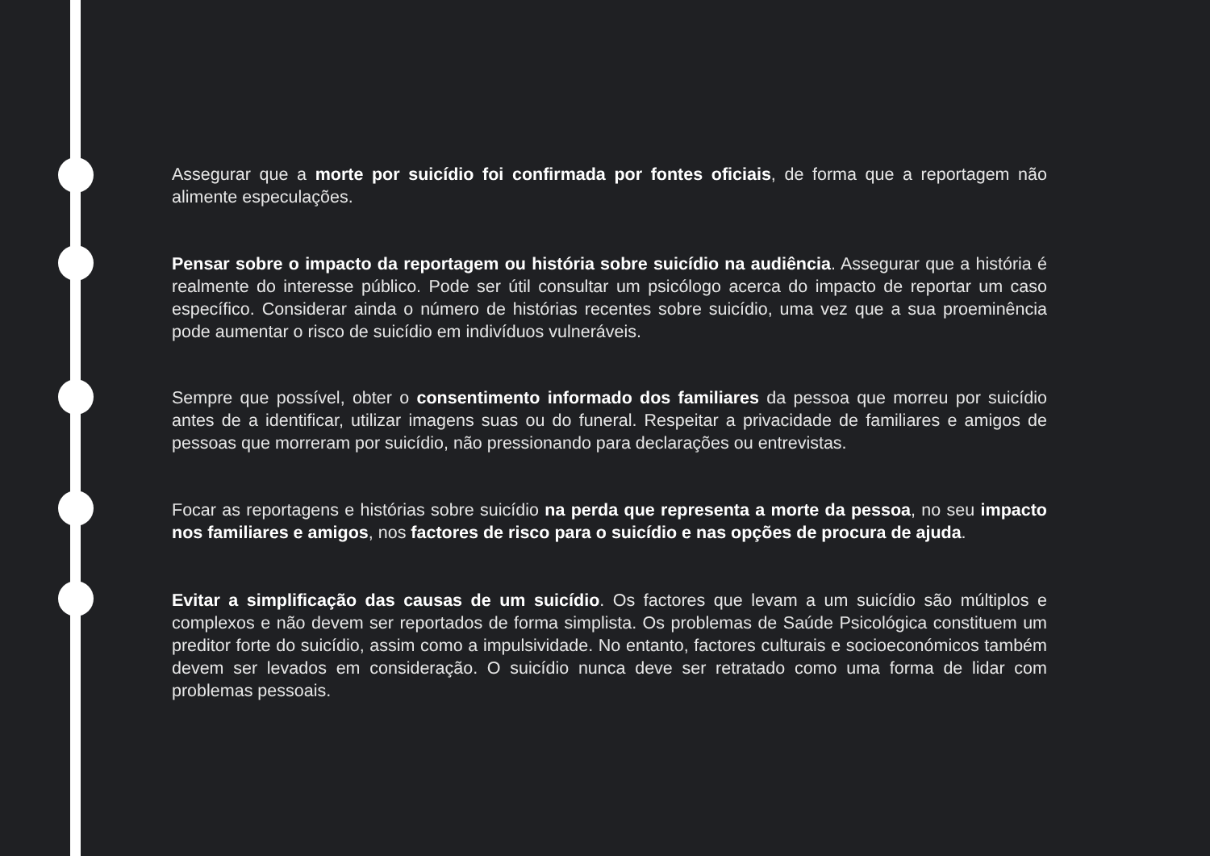Assegurar que a morte por suicídio foi confirmada por fontes oficiais, de forma que a reportagem não alimente especulações.
Pensar sobre o impacto da reportagem ou história sobre suicídio na audiência. Assegurar que a história é realmente do interesse público. Pode ser útil consultar um psicólogo acerca do impacto de reportar um caso específico. Considerar ainda o número de histórias recentes sobre suicídio, uma vez que a sua proeminência pode aumentar o risco de suicídio em indivíduos vulneráveis.
Sempre que possível, obter o consentimento informado dos familiares da pessoa que morreu por suicídio antes de a identificar, utilizar imagens suas ou do funeral. Respeitar a privacidade de familiares e amigos de pessoas que morreram por suicídio, não pressionando para declarações ou entrevistas.
Focar as reportagens e histórias sobre suicídio na perda que representa a morte da pessoa, no seu impacto nos familiares e amigos, nos factores de risco para o suicídio e nas opções de procura de ajuda.
Evitar a simplificação das causas de um suicídio. Os factores que levam a um suicídio são múltiplos e complexos e não devem ser reportados de forma simplista. Os problemas de Saúde Psicológica constituem um preditor forte do suicídio, assim como a impulsividade. No entanto, factores culturais e socioeconómicos também devem ser levados em consideração. O suicídio nunca deve ser retratado como uma forma de lidar com problemas pessoais.